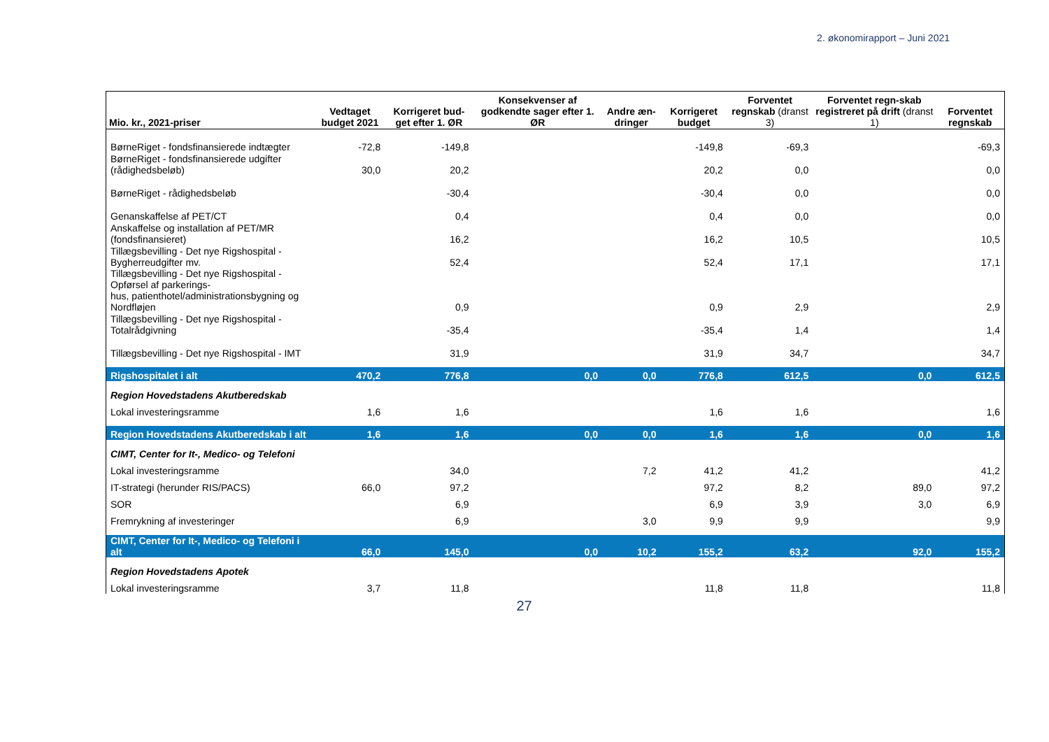2. økonomirapport – Juni 2021
| Mio. kr., 2021-priser | Vedtaget budget 2021 | Korrigeret bud-get efter 1. ØR | Konsekvenser af godkendte sager efter 1. ØR | Andre æn-dringer | Korrigeret budget | Forventet regnskab (dranst 3) | Forventet regn-skab registreret på drift (dranst 1) | Forventet regnskab |
| --- | --- | --- | --- | --- | --- | --- | --- | --- |
| BørneRiget - fondsfinansierede indtægter | -72,8 | -149,8 | | | -149,8 | -69,3 | | -69,3 |
| BørneRiget - fondsfinansierede udgifter (rådighedsbeløb) | 30,0 | 20,2 | | | 20,2 | 0,0 | | 0,0 |
| BørneRiget - rådighedsbeløb | | -30,4 | | | -30,4 | 0,0 | | 0,0 |
| Genanskaffelse af PET/CT | | 0,4 | | | 0,4 | 0,0 | | 0,0 |
| Anskaffelse og installation af PET/MR (fondsfinansieret) | | 16,2 | | | 16,2 | 10,5 | | 10,5 |
| Tillægsbevilling - Det nye Rigshospital - Bygherreudgifter mv. | | 52,4 | | | 52,4 | 17,1 | | 17,1 |
| Tillægsbevilling - Det nye Rigshospital - Opførsel af parkerings- hus, patienthotel/administrationsbygning og Nordfløjen | | 0,9 | | | 0,9 | 2,9 | | 2,9 |
| Tillægsbevilling - Det nye Rigshospital - Totalrådgivning | | -35,4 | | | -35,4 | 1,4 | | 1,4 |
| Tillægsbevilling - Det nye Rigshospital - IMT | | 31,9 | | | 31,9 | 34,7 | | 34,7 |
| Rigshospitalet i alt | 470,2 | 776,8 | 0,0 | 0,0 | 776,8 | 612,5 | 0,0 | 612,5 |
| Region Hovedstadens Akutberedskab | | | | | | | | |
| Lokal investeringsramme | 1,6 | 1,6 | | | 1,6 | 1,6 | | 1,6 |
| Region Hovedstadens Akutberedskab i alt | 1,6 | 1,6 | 0,0 | 0,0 | 1,6 | 1,6 | 0,0 | 1,6 |
| CIMT, Center for It-, Medico- og Telefoni | | | | | | | | |
| Lokal investeringsramme | | 34,0 | | 7,2 | 41,2 | 41,2 | | 41,2 |
| IT-strategi (herunder RIS/PACS) | 66,0 | 97,2 | | | 97,2 | 8,2 | 89,0 | 97,2 |
| SOR | | 6,9 | | | 6,9 | 3,9 | 3,0 | 6,9 |
| Fremrykning af investeringer | | 6,9 | | 3,0 | 9,9 | 9,9 | | 9,9 |
| CIMT, Center for It-, Medico- og Telefoni i alt | 66,0 | 145,0 | 0,0 | 10,2 | 155,2 | 63,2 | 92,0 | 155,2 |
| Region Hovedstadens Apotek | | | | | | | | |
| Lokal investeringsramme | 3,7 | 11,8 | | | 11,8 | 11,8 | | 11,8 |
27